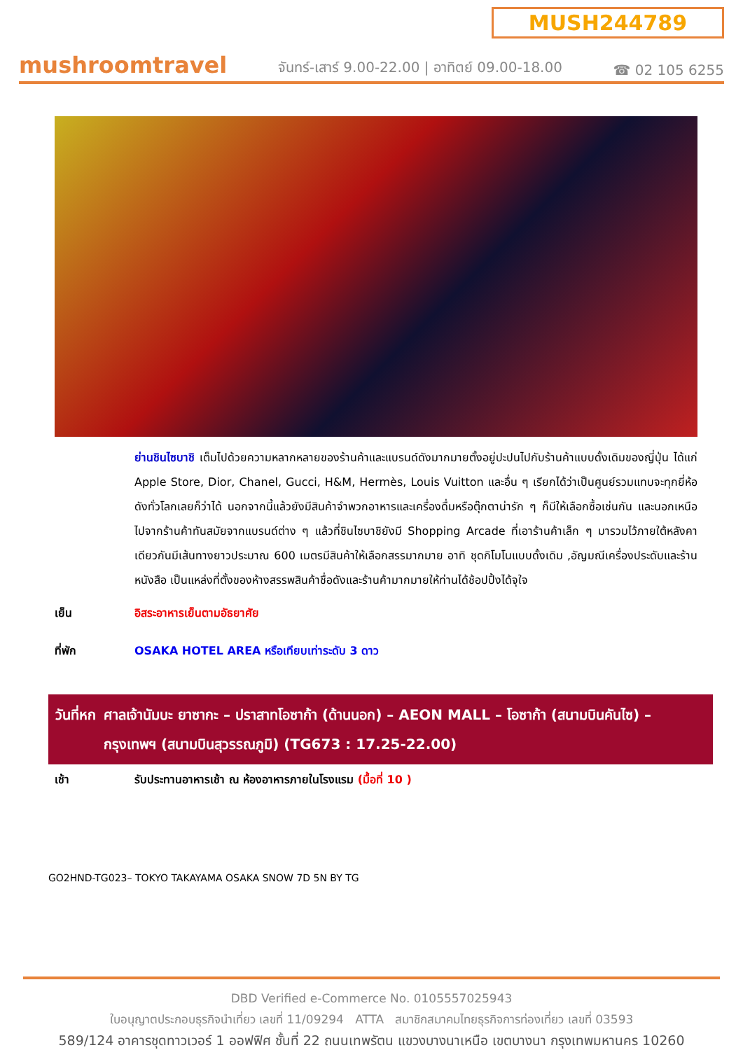MUSH244789
mushroomtravel
จันทร์-เสาร์ 9.00-22.00 | อาทิตย์ 09.00-18.00
☎ 02 105 6255
ย่านชินไซบาชิ เต็มไปด้วยความหลากหลายของร้านค้าและแบรนด์ดังมากมายตั้งอยู่ปะปนไปกับร้านค้าแบบดั้งเดิมของญี่ปุ่น ได้แก่ Apple Store, Dior, Chanel, Gucci, H&M, Hermès, Louis Vuitton และอื่น ๆ เรียกได้ว่าเป็นศูนย์รวมแทบจะทุกยี่ห้อดังทั่วโลกเลยก็ว่าได้ นอกจากนี้แล้วยังมีสินค้าจำพวกอาหารและเครื่องดื่มหรือตุ๊กตาน่ารัก ๆ ก็มีให้เลือกซื้อเช่นกัน และนอกเหนือไปจากร้านค้าทันสมัยจากแบรนด์ต่าง ๆ แล้วที่ชินไซบาชิยังมี Shopping Arcade ที่เอาร้านค้าเล็ก ๆ มารวมไว้ภายใต้หลังคาเดียวกันมีเส้นทางยาวประมาณ 600 เมตรมีสินค้าให้เลือกสรรมากมาย อาทิ ชุดกิโมโนแบบดั้งเดิม ,อัญมณีเครื่องประดับและร้านหนังสือ เป็นแหล่งที่ตั้งของห้างสรรพสินค้าชื่อดังและร้านค้ามากมายให้ท่านได้ช้อปปิ้งได้จุใจ
เย็น อิสระอาหารเย็นตามอัธยาศัย
ที่พัก OSAKA HOTEL AREA หรือเทียบเท่าระดับ 3 ดาว
วันที่หก ศาลเจ้านัมบะ ยาซากะ – ปราสาทโอซาก้า (ด้านนอก) – AEON MALL – โอซาก้า (สนามบินคันไซ) – กรุงเทพฯ (สนามบินสุวรรณภูมิ) (TG673 : 17.25-22.00)
เช้า รับประทานอาหารเช้า ณ ห้องอาหารภายในโรงแรม (มื้อที่ 10 )
GO2HND-TG023– TOKYO TAKAYAMA OSAKA SNOW 7D 5N BY TG
DBD Verified e-Commerce No. 0105557025943
ใบอนุญาตประกอบธุรกิจนำเที่ยว เลขที่ 11/09294 ATTA สมาชิกสมาคมไทยธุรกิจการท่องเที่ยว เลขที่ 03593
589/124 อาคารชุดทาวเวอร์ 1 ออฟฟิศ ชั้นที่ 22 ถนนเทพรัตน แขวงบางนาเหนือ เขตบางนา กรุงเทพมหานคร 10260